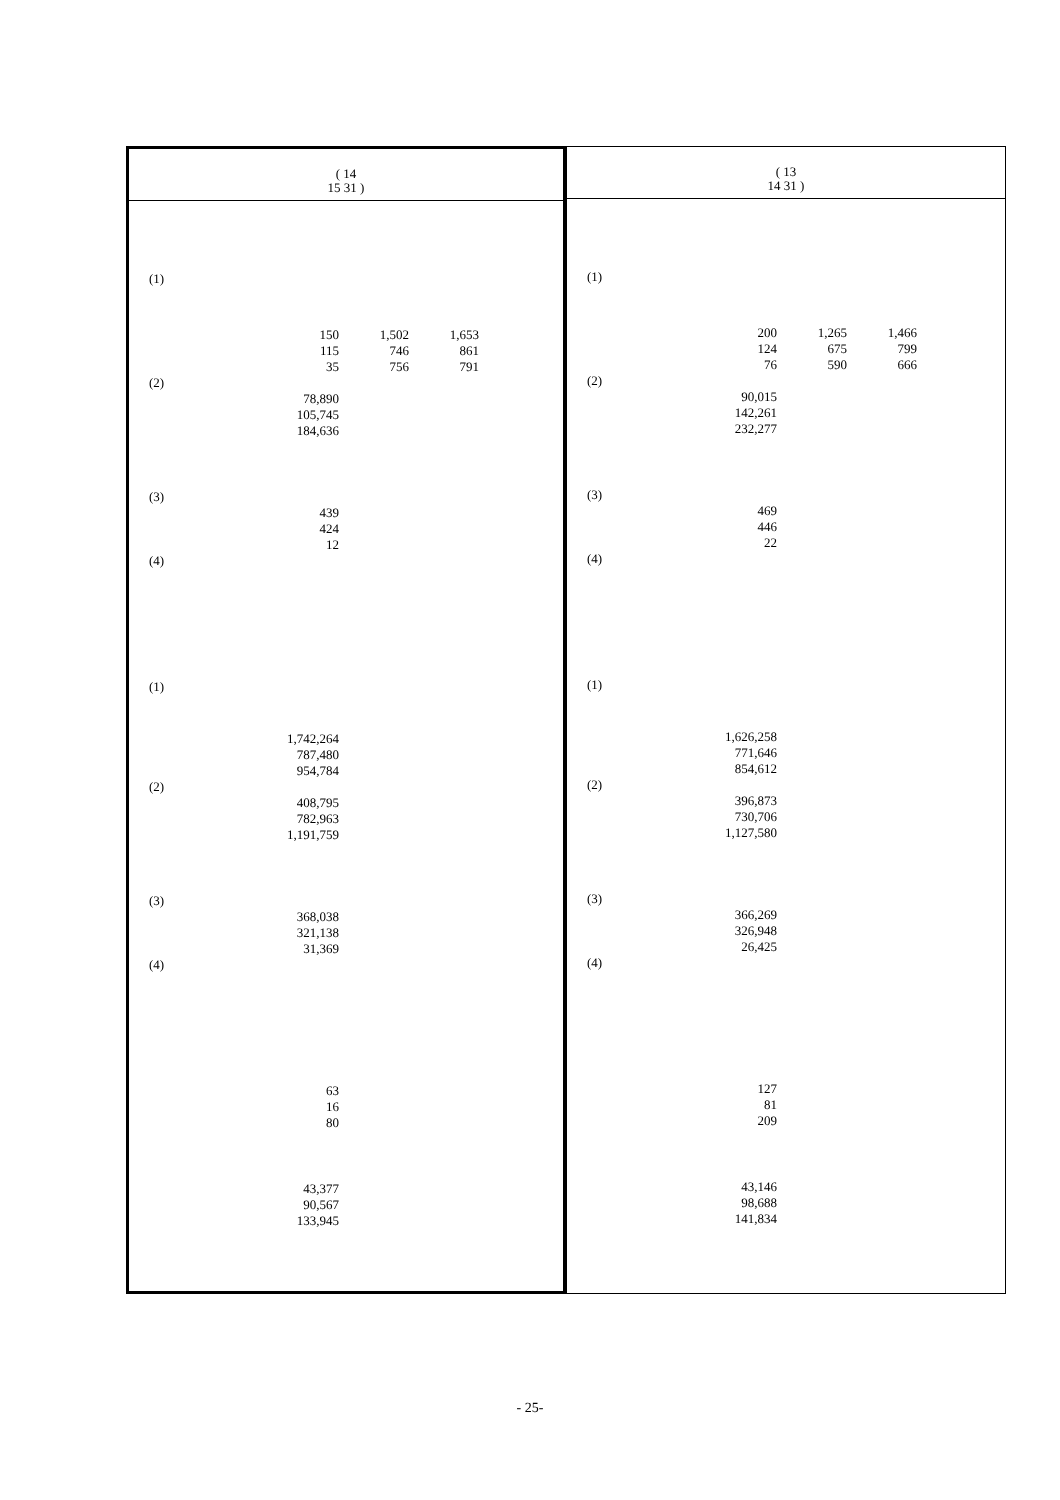( 14
15 31 )
(1)
150 1,502 1,653
115 746 861
35 756 791
(2)
78,890
105,745
184,636
(3)
439
424
12
(4)
(1)
1,742,264
787,480
954,784
(2)
408,795
782,963
1,191,759
(3)
368,038
321,138
31,369
(4)
63
16
80
43,377
90,567
133,945
( 13
14 31 )
(1)
200 1,265 1,466
124 675 799
76 590 666
(2)
90,015
142,261
232,277
(3)
469
446
22
(4)
(1)
1,626,258
771,646
854,612
(2)
396,873
730,706
1,127,580
(3)
366,269
326,948
26,425
(4)
127
81
209
43,146
98,688
141,834
- 25-